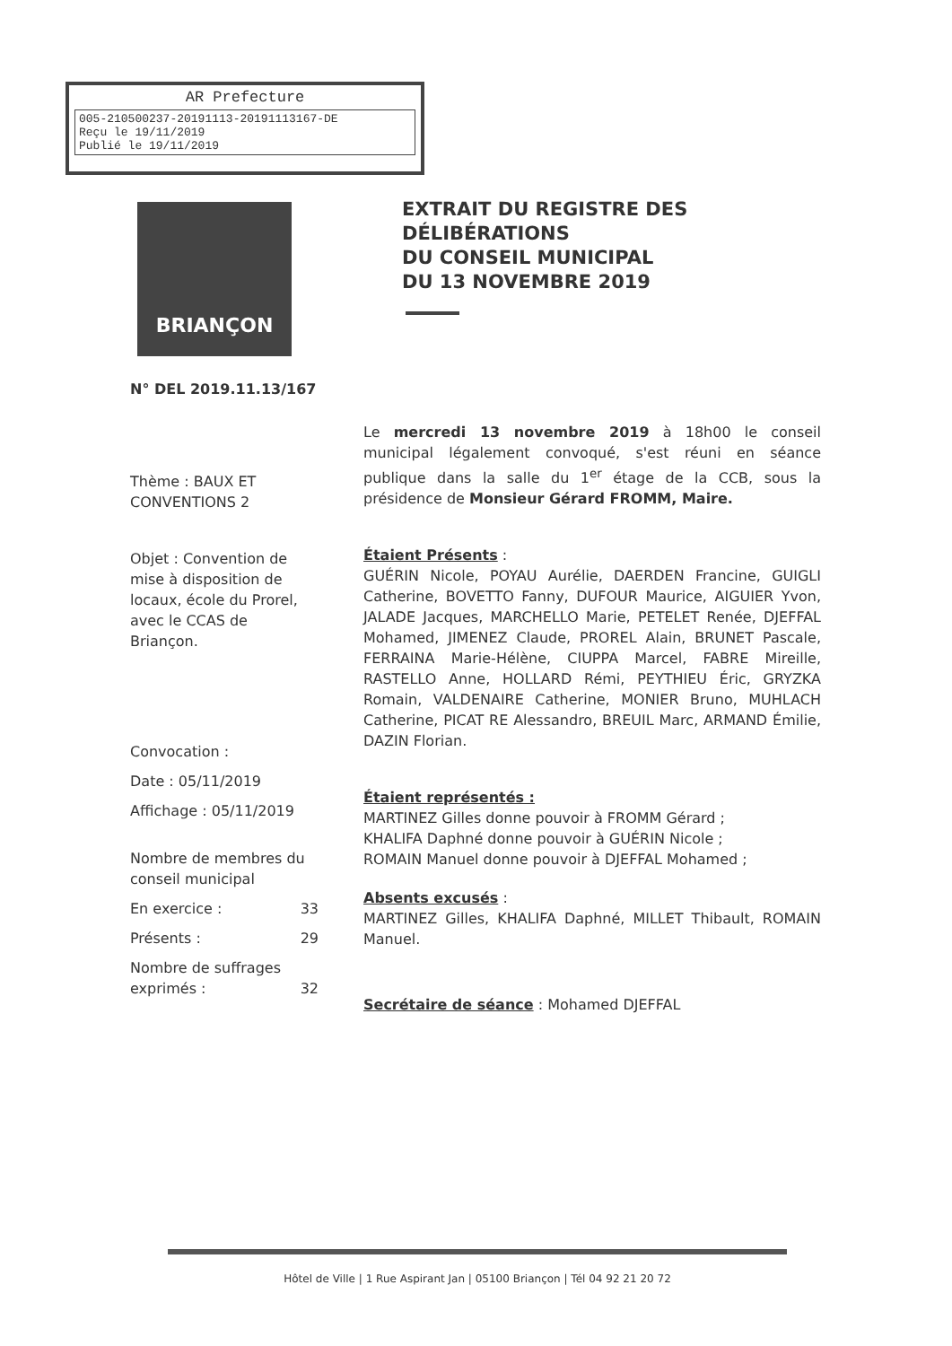AR Prefecture
005-210500237-20191113-20191113167-DE
Reçu le 19/11/2019
Publié le 19/11/2019
BRIANÇON
EXTRAIT DU REGISTRE DES
DÉLIBÉRATIONS
DU CONSEIL MUNICIPAL
DU 13 NOVEMBRE 2019
N° DEL 2019.11.13/167
Thème : BAUX ET CONVENTIONS 2
Objet : Convention de mise à disposition de locaux, école du Prorel, avec le CCAS de Briançon.
Convocation :
Date : 05/11/2019
Affichage : 05/11/2019
Nombre de membres du conseil municipal
En exercice : 33
Présents : 29
Nombre de suffrages exprimés : 32
Le mercredi 13 novembre 2019 à 18h00 le conseil municipal légalement convoqué, s'est réuni en séance publique dans la salle du 1<sup>er</sup> étage de la CCB, sous la présidence de Monsieur Gérard FROMM, Maire.
Étaient Présents :
GUÉRIN Nicole, POYAU Aurélie, DAERDEN Francine, GUIGLI Catherine, BOVETTO Fanny, DUFOUR Maurice, AIGUIER Yvon, JALADE Jacques, MARCHELLO Marie, PETELET Renée, DJEFFAL Mohamed, JIMENEZ Claude, PROREL Alain, BRUNET Pascale, FERRAINA Marie-Hélène, CIUPPA Marcel, FABRE Mireille, RASTELLO Anne, HOLLARD Rémi, PEYTHIEU Éric, GRYZKA Romain, VALDENAIRE Catherine, MONIER Bruno, MUHLACH Catherine, PICAT RE Alessandro, BREUIL Marc, ARMAND Émilie, DAZIN Florian.
Étaient représentés :
MARTINEZ Gilles donne pouvoir à FROMM Gérard ;
KHALIFA Daphné donne pouvoir à GUÉRIN Nicole ;
ROMAIN Manuel donne pouvoir à DJEFFAL Mohamed ;
Absents excusés :
MARTINEZ Gilles, KHALIFA Daphné, MILLET Thibault, ROMAIN Manuel.
Secrétaire de séance : Mohamed DJEFFAL
Hôtel de Ville | 1 Rue Aspirant Jan | 05100 Briançon | Tél 04 92 21 20 72